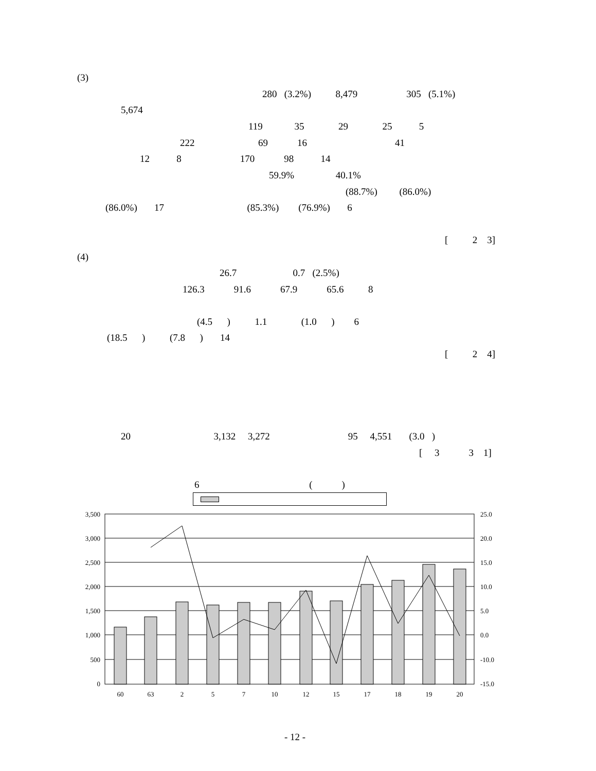(3)
280 (3.2%) 8,479 305 (5.1%)
5,674
119 35 29 25 5
222 69 16 41
12 8 170 98 14
59.9% 40.1%
(88.7%) (86.0%)
(86.0%) 17 (85.3%) (76.9%) 6
[ 2 3]
(4)
26.7 0.7 (2.5%)
126.3 91.6 67.9 65.6 8
(4.5 ) 1.1 (1.0 ) 6
(18.5 ) (7.8 ) 14
[ 2 4]
20 3,132 3,272 95 4,551 (3.0 )
[ 3 3 1]
6 ( )
3,500
3,000
2,500
2,000
1,500
1,000
500
0
25.0
20.0
15.0
10.0
5.0
0.0
-10.0
-15.0
60
63
2
5
7
10
12
15
17
18
19
20
- 12 -